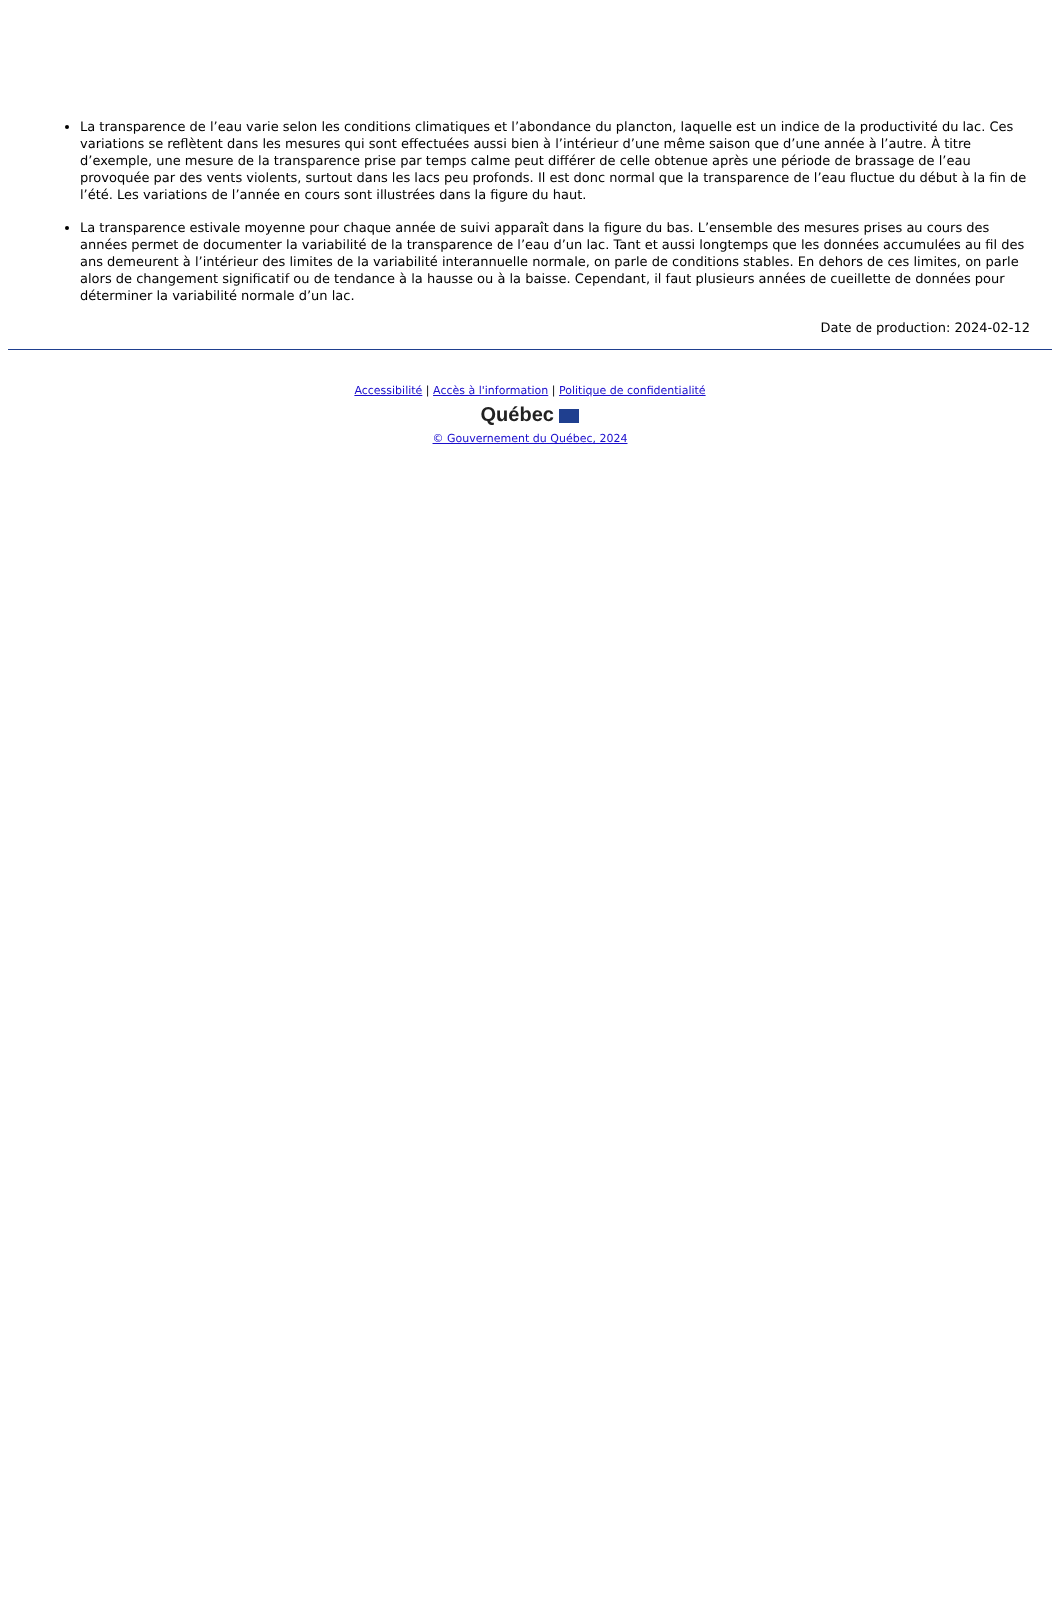La transparence de l’eau varie selon les conditions climatiques et l’abondance du plancton, laquelle est un indice de la productivité du lac. Ces variations se reflètent dans les mesures qui sont effectuées aussi bien à l’intérieur d’une même saison que d’une année à l’autre. À titre d’exemple, une mesure de la transparence prise par temps calme peut différer de celle obtenue après une période de brassage de l’eau provoquée par des vents violents, surtout dans les lacs peu profonds. Il est donc normal que la transparence de l’eau fluctue du début à la fin de l’été. Les variations de l’année en cours sont illustrées dans la figure du haut.
La transparence estivale moyenne pour chaque année de suivi apparaît dans la figure du bas. L’ensemble des mesures prises au cours des années permet de documenter la variabilité de la transparence de l’eau d’un lac. Tant et aussi longtemps que les données accumulées au fil des ans demeurent à l’intérieur des limites de la variabilité interannuelle normale, on parle de conditions stables. En dehors de ces limites, on parle alors de changement significatif ou de tendance à la hausse ou à la baisse. Cependant, il faut plusieurs années de cueillette de données pour déterminer la variabilité normale d’un lac.
Date de production: 2024-02-12
Accessibilité | Accès à l'information | Politique de confidentialité
Québec
© Gouvernement du Québec, 2024